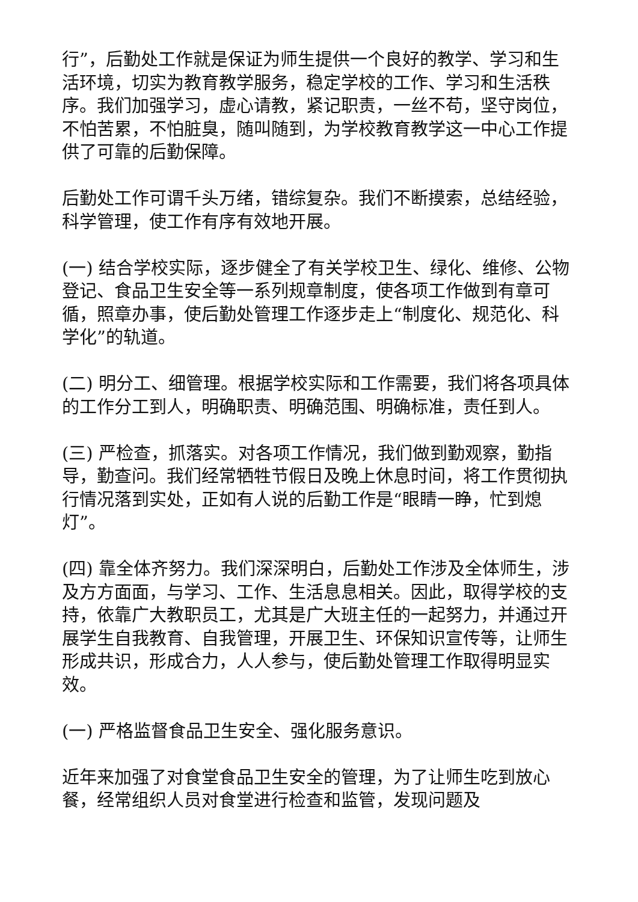行”，后勤处工作就是保证为师生提供一个良好的教学、学习和生活环境，切实为教育教学服务，稳定学校的工作、学习和生活秩序。我们加强学习，虚心请教，紧记职责，一丝不苟，坚守岗位，不怕苦累，不怕脏臭，随叫随到，为学校教育教学这一中心工作提供了可靠的后勤保障。
后勤处工作可谓千头万绪，错综复杂。我们不断摸索，总结经验，科学管理，使工作有序有效地开展。
(一) 结合学校实际，逐步健全了有关学校卫生、绿化、维修、公物登记、食品卫生安全等一系列规章制度，使各项工作做到有章可循，照章办事，使后勤处管理工作逐步走上“制度化、规范化、科学化”的轨道。
(二) 明分工、细管理。根据学校实际和工作需要，我们将各项具体的工作分工到人，明确职责、明确范围、明确标准，责任到人。
(三) 严检查，抓落实。对各项工作情况，我们做到勤观察，勤指导，勤查问。我们经常牺牲节假日及晚上休息时间，将工作贯彻执行情况落到实处，正如有人说的后勤工作是“眼睛一睁，忙到熄灯”。
(四) 靠全体齐努力。我们深深明白，后勤处工作涉及全体师生，涉及方方面面，与学习、工作、生活息息相关。因此，取得学校的支持，依靠广大教职员工，尤其是广大班主任的一起努力，并通过开展学生自我教育、自我管理，开展卫生、环保知识宣传等，让师生形成共识，形成合力，人人参与，使后勤处管理工作取得明显实效。
(一) 严格监督食品卫生安全、强化服务意识。
近年来加强了对食堂食品卫生安全的管理，为了让师生吃到放心餐，经常组织人员对食堂进行检查和监管，发现问题及